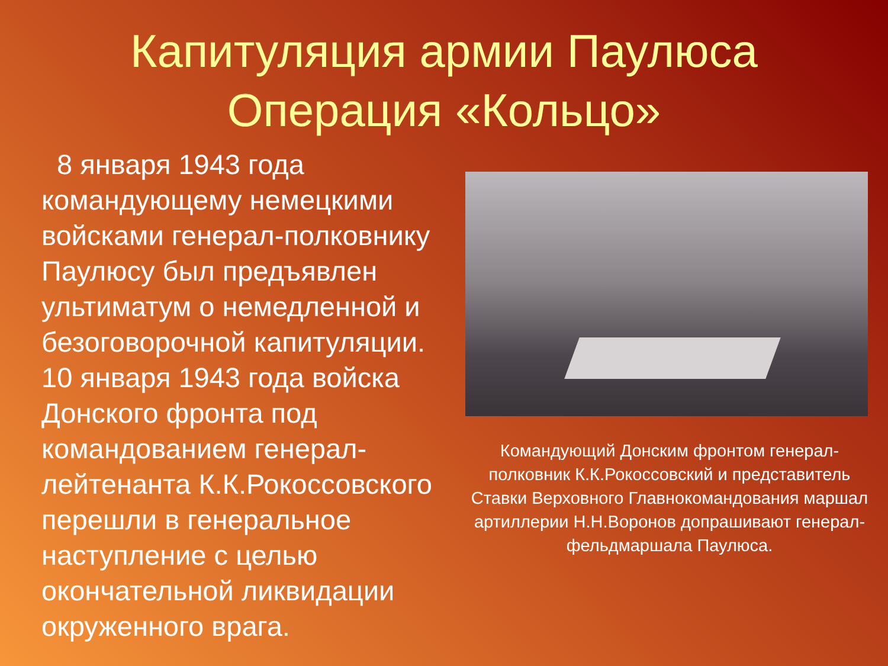Капитуляция армии Паулюса
Операция «Кольцо»
8 января 1943 года командующему немецкими войсками генерал-полковнику Паулюсу был предъявлен ультиматум о немедленной и безоговорочной капитуляции. 10 января 1943 года войска Донского фронта под командованием генерал-лейтенанта К.К.Рокоссовского перешли в генеральное наступление с целью окончательной ликвидации окруженного врага.
Командующий Донским фронтом генерал-полковник К.К.Рокоссовский и представитель Ставки Верховного Главнокомандования маршал артиллерии Н.Н.Воронов допрашивают генерал-фельдмаршала Паулюса.